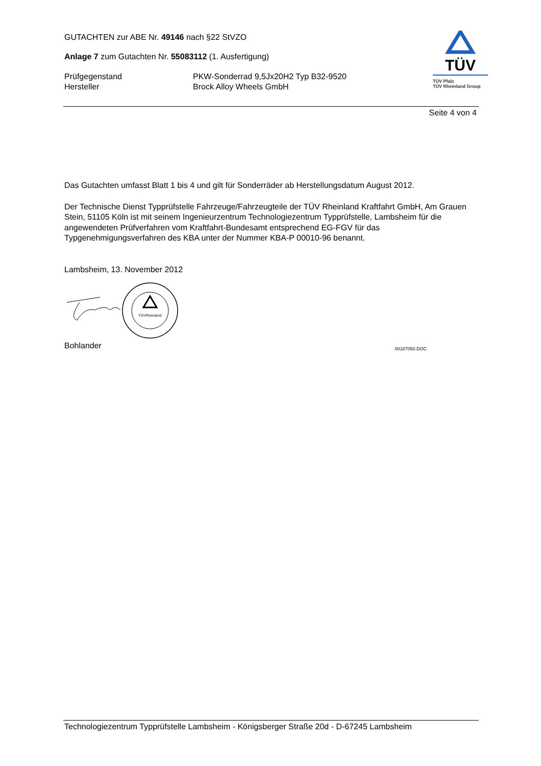TÜV
TÜV Pfalz
TÜV Rheinland Group
GUTACHTEN zur ABE Nr. 49146 nach §22 StVZO
Anlage 7 zum Gutachten Nr. 55083112 (1. Ausfertigung)
Prüfgegenstand
Hersteller
PKW-Sonderrad 9,5Jx20H2 Typ B32-9520
Brock Alloy Wheels GmbH
Seite 4 von 4
Das Gutachten umfasst Blatt 1 bis 4 und gilt für Sonderräder ab Herstellungsdatum August 2012.
Der Technische Dienst Typprüfstelle Fahrzeuge/Fahrzeugteile der TÜV Rheinland Kraftfahrt GmbH, Am Grauen Stein, 51105 Köln ist mit seinem Ingenieurzentrum Technologiezentrum Typprüfstelle, Lambsheim für die angewendeten Prüfverfahren vom Kraftfahrt-Bundesamt entsprechend EG-FGV für das Typgenehmigungsverfahren des KBA unter der Nummer KBA-P 00010-96 benannt.
Lambsheim, 13. November 2012
TÜVRheinland
Bohlander 00187050.DOC
Technologiezentrum Typprüfstelle Lambsheim - Königsberger Straße 20d - D-67245 Lambsheim